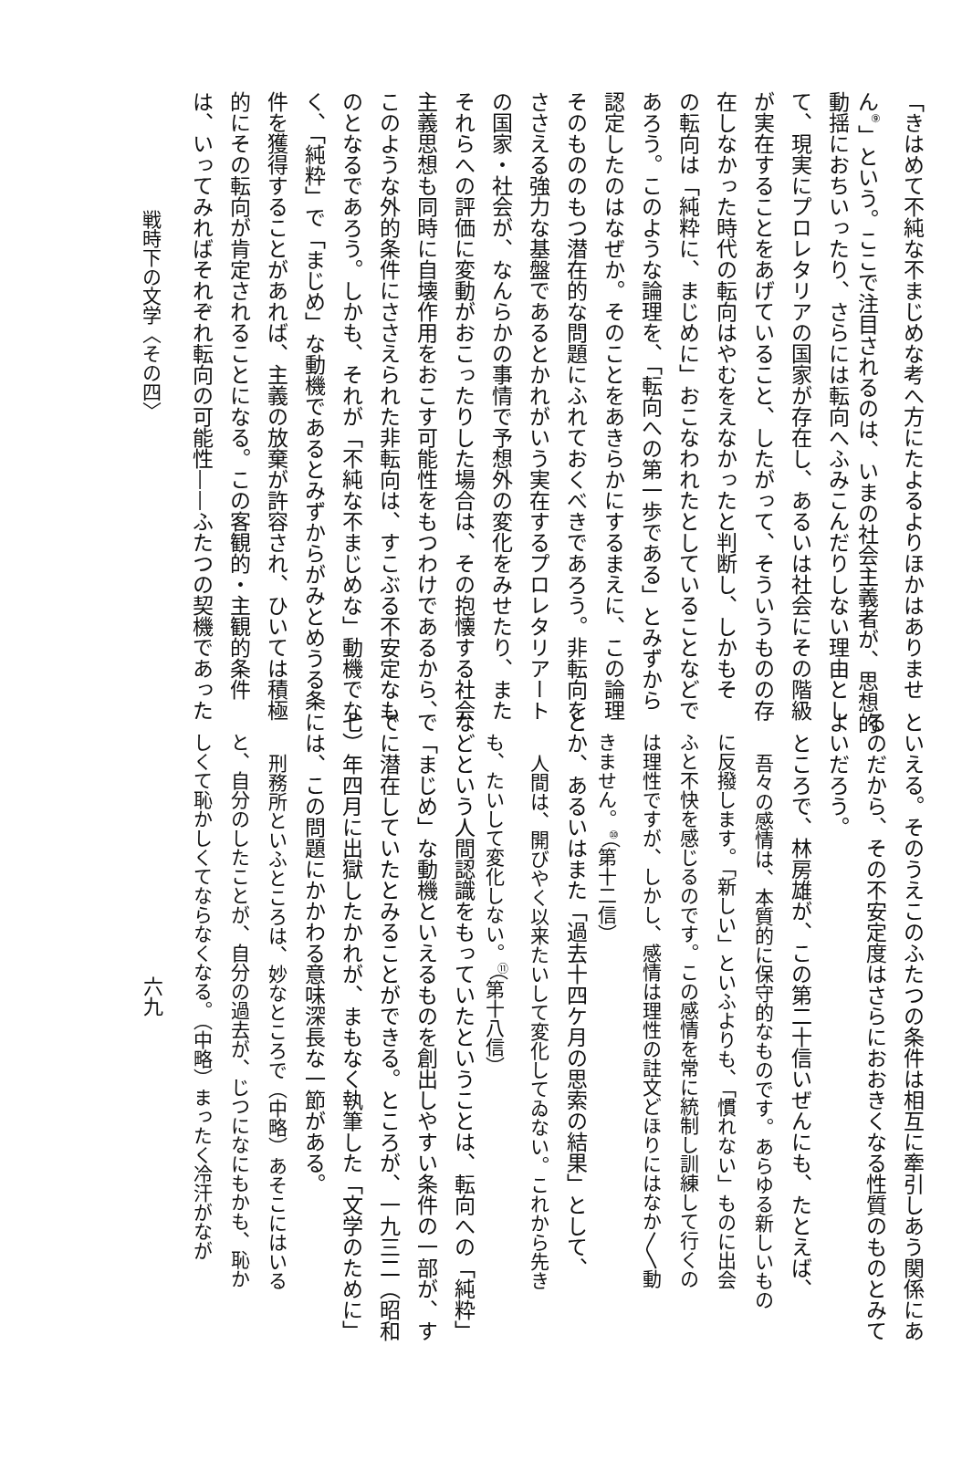「きはめて不純な不まじめな考へ方にたよるよりほかはありませ
ん<sup>⑨</sup>」という。ここで注目されるのは、いまの社会主義者が、思想的
動揺におちいったり、さらには転向へふみこんだりしない理由とし
て、現実にプロレタリアの国家が存在し、あるいは社会にその階級
が実在することをあげていること、したがって、そういうものの存
在しなかった時代の転向はやむをえなかったと判断し、しかもそ
の転向は「純粋に、まじめに」おこなわれたとしていることなどで
あろう。このような論理を、「転向への第一歩である」とみずから
認定したのはなぜか。そのことをあきらかにするまえに、この論理
そのもののもつ潜在的な問題にふれておくべきであろう。非転向を
ささえる強力な基盤であるとかれがいう実在するプロレタリアート
の国家・社会が、なんらかの事情で予想外の変化をみせたり、また
それらへの評価に変動がおこったりした場合は、その抱懐する社会
主義思想も同時に自壊作用をおこす可能性をもつわけであるから、
このような外的条件にささえられた非転向は、すこぶる不安定なも
のとなるであろう。しかも、それが「不純な不まじめな」動機でな
く、「純粋」で「まじめ」な動機であるとみずからがみとめうる条
件を獲得することがあれば、主義の放棄が許容され、ひいては積極
的にその転向が肯定されることになる。この客観的・主観的条件
は、いってみればそれぞれ転向の可能性——ふたつの契機であった
戦時下の文学〈その四〉
といえる。そのうえこのふたつの条件は相互に牽引しあう関係にあ
るのだから、その不安定度はさらにおおきくなる性質のものとみて
よいだろう。
ところで、林房雄が、この第二十信いぜんにも、たとえば、
吾々の感情は、本質的に保守的なものです。あらゆる新しいもの
に反撥します。「新しい」といふよりも、「慣れない」ものに出会
ふと不快を感じるのです。この感情を常に統制し訓練して行くの
は理性ですが、しかし、感情は理性の註文どほりにはなか〳〵動
きません。<sup>⑩</sup>（第十二信）
とか、あるいはまた「過去十四ケ月の思索の結果」として、
人間は、開びやく以来たいして変化してゐない。これから先き
も、たいして変化しない。<sup>⑪</sup>（第十八信）
などという人間認識をもっていたということは、転向への「純粋」
で「まじめ」な動機といえるものを創出しやすい条件の一部が、す
でに潜在していたとみることができる。ところが、一九三二（昭和
七）年四月に出獄したかれが、まもなく執筆した「文学のために」
には、この問題にかかわる意味深長な一節がある。
刑務所といふところは、妙なところで（中略）あそこにはいる
と、自分のしたことが、自分の過去が、じつになにもかも、恥か
しくて恥かしくてならなくなる。（中略）まったく冷汗がなが
六九